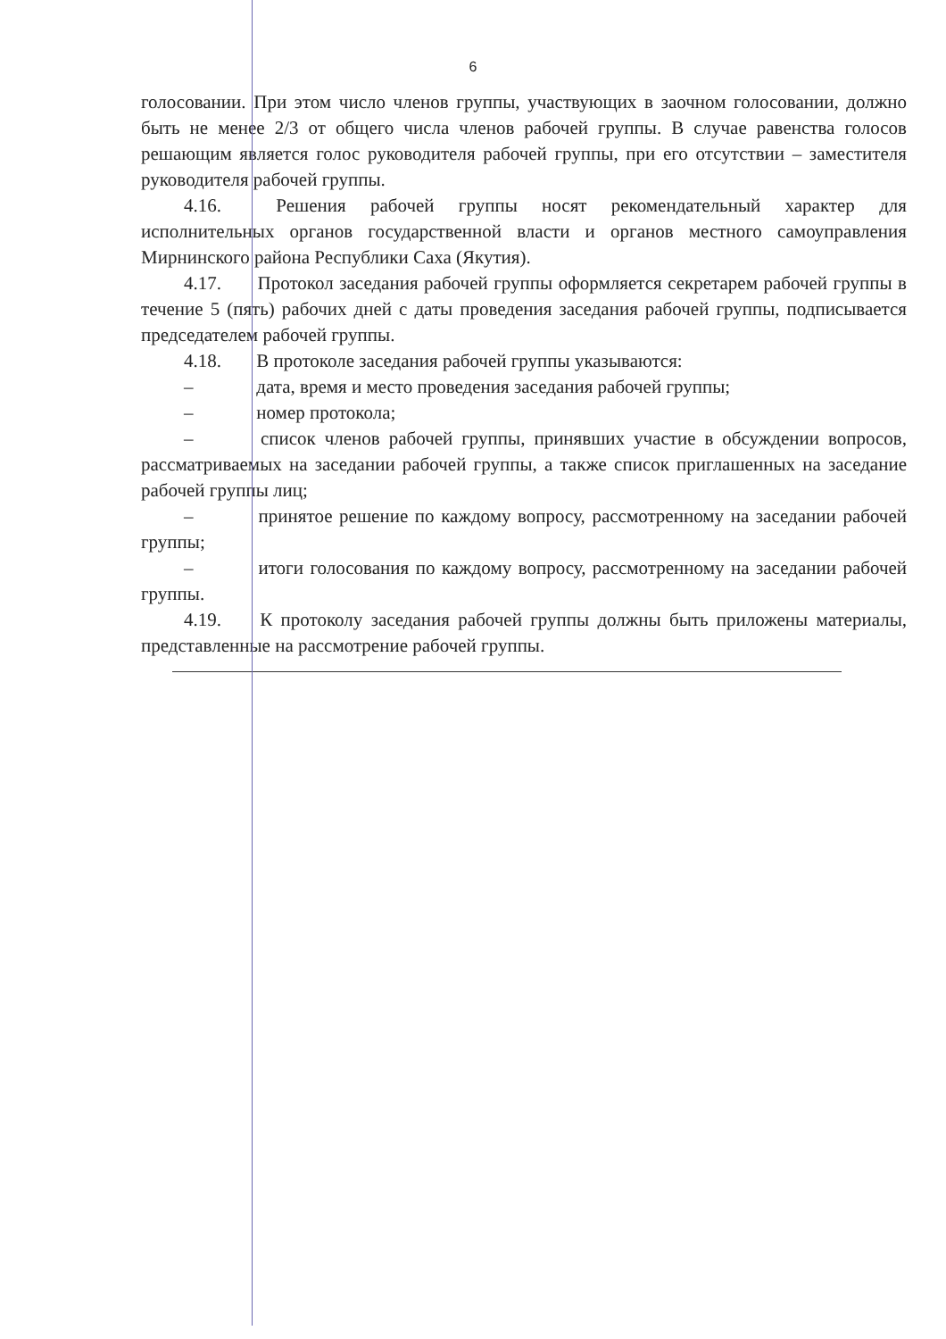6
голосовании. При этом число членов группы, участвующих в заочном голосовании, должно быть не менее 2/3 от общего числа членов рабочей группы. В случае равенства голосов решающим является голос руководителя рабочей группы, при его отсутствии – заместителя руководителя рабочей группы.
4.16. Решения рабочей группы носят рекомендательный характер для исполнительных органов государственной власти и органов местного самоуправления Мирнинского района Республики Саха (Якутия).
4.17. Протокол заседания рабочей группы оформляется секретарем рабочей группы в течение 5 (пять) рабочих дней с даты проведения заседания рабочей группы, подписывается председателем рабочей группы.
4.18. В протоколе заседания рабочей группы указываются:
– дата, время и место проведения заседания рабочей группы;
– номер протокола;
– список членов рабочей группы, принявших участие в обсуждении вопросов, рассматриваемых на заседании рабочей группы, а также список приглашенных на заседание рабочей группы лиц;
– принятое решение по каждому вопросу, рассмотренному на заседании рабочей группы;
– итоги голосования по каждому вопросу, рассмотренному на заседании рабочей группы.
4.19. К протоколу заседания рабочей группы должны быть приложены материалы, представленные на рассмотрение рабочей группы.